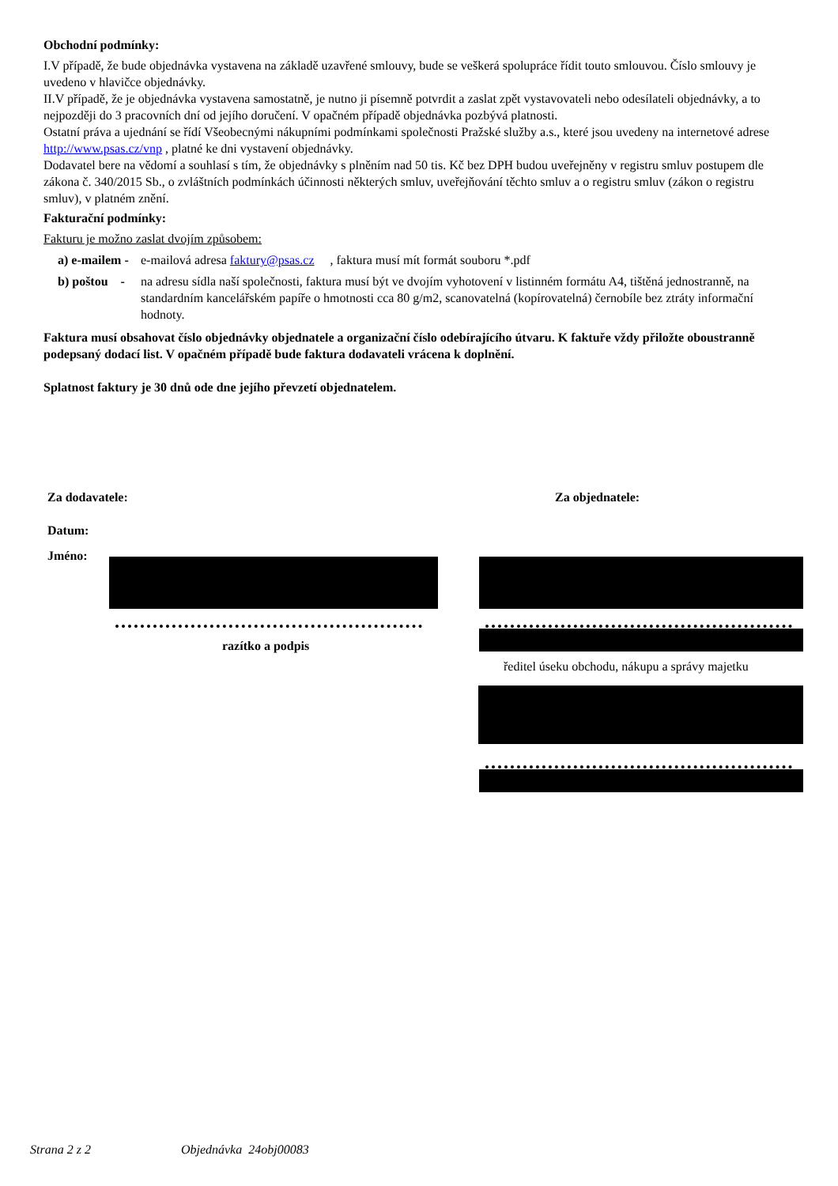Obchodní podmínky:
I.V případě, že bude objednávka vystavena na základě uzavřené smlouvy, bude se veškerá spolupráce řídit touto smlouvou. Číslo smlouvy je uvedeno v hlavičce objednávky.
II.V případě, že je objednávka vystavena samostatně, je nutno ji písemně potvrdit a zaslat zpět vystavovateli nebo odesílateli objednávky, a to nejpozději do 3 pracovních dní od jejího doručení. V opačném případě objednávka pozbývá platnosti.
Ostatní práva a ujednání se řídí Všeobecnými nákupními podmínkami společnosti Pražské služby a.s., které jsou uvedeny na internetové adrese http://www.psas.cz/vnp , platné ke dni vystavení objednávky.
Dodavatel bere na vědomí a souhlasí s tím, že objednávky s plněním nad 50 tis. Kč bez DPH budou uveřejněny v registru smluv postupem dle zákona č. 340/2015 Sb., o zvláštních podmínkách účinnosti některých smluv, uveřejňování těchto smluv a o registru smluv (zákon o registru smluv), v platném znění.
Fakturační podmínky:
Fakturu je možno zaslat dvojím způsobem:
a) e-mailem - e-mailová adresa faktury@psas.cz , faktura musí mít formát souboru *.pdf
b) poštou - na adresu sídla naší společnosti, faktura musí být ve dvojím vyhotovení v listinném formátu A4, tištěná jednostranně, na standardním kancelářském papíře o hmotnosti cca 80 g/m2, scanovatelná (kopírovatelná) černobíle bez ztráty informační hodnoty.
Faktura musí obsahovat číslo objednávky objednatele a organizační číslo odebírajícího útvaru. K faktuře vždy přiložte oboustranně podepsaný dodací list. V opačném případě bude faktura dodavateli vrácena k doplnění.
Splatnost faktury je 30 dnů ode dne jejího převzetí objednatelem.
Za dodavatele: Za objednatele:
Datum:
Jméno:
razítko a podpis
ředitel úseku obchodu, nákupu a správy majetku
Strana 2 z 2 Objednávka 24obj00083